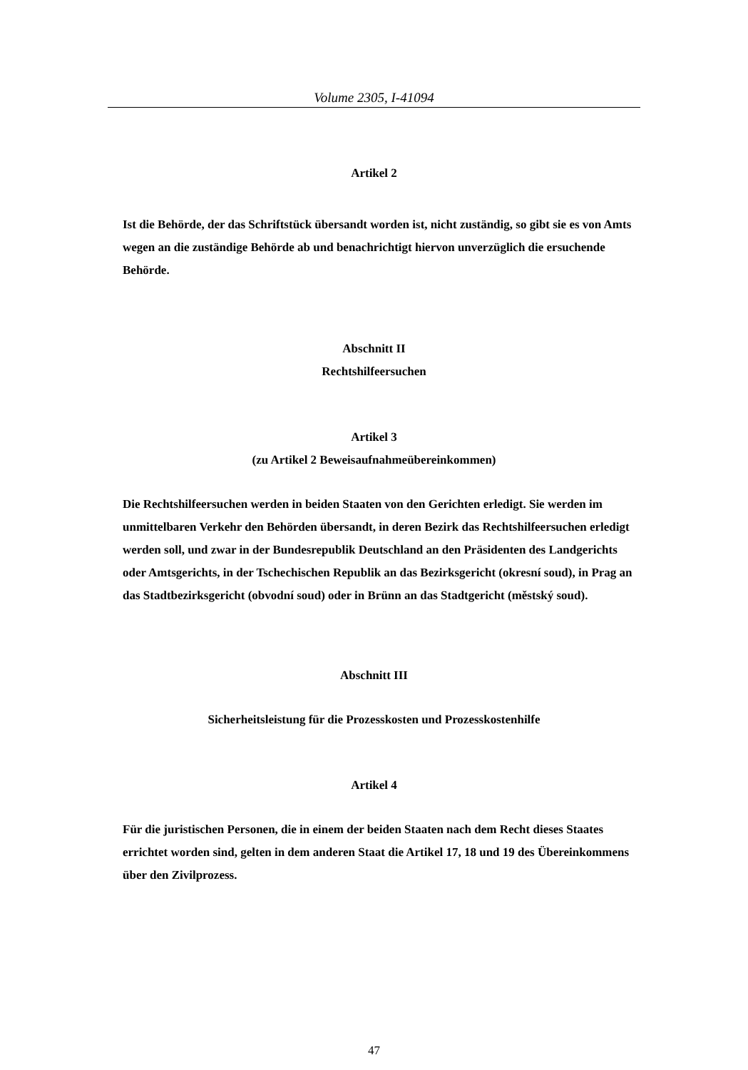Volume 2305, I-41094
Artikel 2
Ist die Behörde, der das Schriftstück übersandt worden ist, nicht zuständig, so gibt sie es von Amts wegen an die zuständige Behörde ab und benachrichtigt hiervon unverzüglich die ersuchende Behörde.
Abschnitt II
Rechtshilfeersuchen
Artikel 3
(zu Artikel 2 Beweisaufnahmeübereinkommen)
Die Rechtshilfeersuchen werden in beiden Staaten von den Gerichten erledigt. Sie werden im unmittelbaren Verkehr den Behörden übersandt, in deren Bezirk das Rechtshilfeersuchen erledigt werden soll, und zwar in der Bundesrepublik Deutschland an den Präsidenten des Landgerichts oder Amtsgerichts, in der Tschechischen Republik an das Bezirksgericht (okresní soud), in Prag an das Stadtbezirksgericht (obvodní soud) oder in Brünn an das Stadtgericht (městský soud).
Abschnitt III
Sicherheitsleistung für die Prozesskosten und Prozesskostenhilfe
Artikel 4
Für die juristischen Personen, die in einem der beiden Staaten nach dem Recht dieses Staates errichtet worden sind, gelten in dem anderen Staat die Artikel 17, 18 und 19 des Übereinkommens über den Zivilprozess.
47